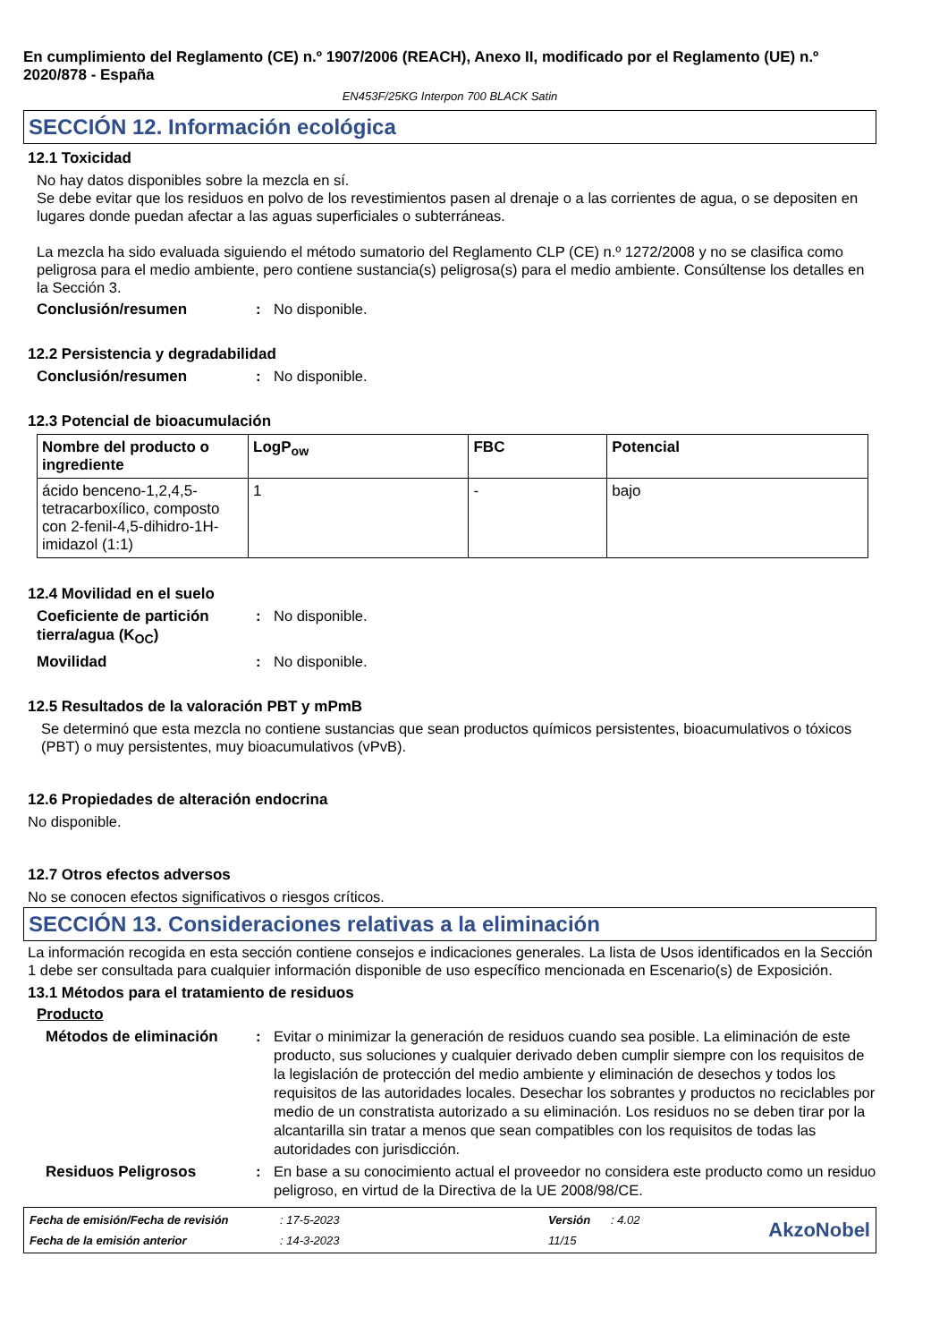En cumplimiento del Reglamento (CE) n.º 1907/2006 (REACH), Anexo II, modificado por el Reglamento (UE) n.º 2020/878 - España
EN453F/25KG Interpon 700 BLACK Satin
SECCIÓN 12. Información ecológica
12.1 Toxicidad
No hay datos disponibles sobre la mezcla en sí.
Se debe evitar que los residuos en polvo de los revestimientos pasen al drenaje o a las corrientes de agua, o se depositen en lugares donde puedan afectar a las aguas superficiales o subterráneas.
La mezcla ha sido evaluada siguiendo el método sumatorio del Reglamento CLP (CE) n.º 1272/2008 y no se clasifica como peligrosa para el medio ambiente, pero contiene sustancia(s) peligrosa(s) para el medio ambiente. Consúltense los detalles en la Sección 3.
Conclusión/resumen: No disponible.
12.2 Persistencia y degradabilidad
Conclusión/resumen: No disponible.
12.3 Potencial de bioacumulación
| Nombre del producto o ingrediente | LogP<sub>ow</sub> | FBC | Potencial |
| --- | --- | --- | --- |
| ácido benceno-1,2,4,5-tetracarboxílico, composto con 2-fenil-4,5-dihidro-1H-imidazol (1:1) | 1 | - | bajo |
12.4 Movilidad en el suelo
Coeficiente de partición tierra/agua (K<sub>OC</sub>): No disponible.
Movilidad: No disponible.
12.5 Resultados de la valoración PBT y mPmB
Se determinó que esta mezcla no contiene sustancias que sean productos químicos persistentes, bioacumulativos o tóxicos (PBT) o muy persistentes, muy bioacumulativos (vPvB).
12.6 Propiedades de alteración endocrina
No disponible.
12.7 Otros efectos adversos
No se conocen efectos significativos o riesgos críticos.
SECCIÓN 13. Consideraciones relativas a la eliminación
La información recogida en esta sección contiene consejos e indicaciones generales. La lista de Usos identificados en la Sección 1 debe ser consultada para cualquier información disponible de uso específico mencionada en Escenario(s) de Exposición.
13.1 Métodos para el tratamiento de residuos
Producto
Métodos de eliminación: Evitar o minimizar la generación de residuos cuando sea posible. La eliminación de este producto, sus soluciones y cualquier derivado deben cumplir siempre con los requisitos de la legislación de protección del medio ambiente y eliminación de desechos y todos los requisitos de las autoridades locales. Desechar los sobrantes y productos no reciclables por medio de un constratista autorizado a su eliminación. Los residuos no se deben tirar por la alcantarilla sin tratar a menos que sean compatibles con los requisitos de todas las autoridades con jurisdicción.
Residuos Peligrosos: En base a su conocimiento actual el proveedor no considera este producto como un residuo peligroso, en virtud de la Directiva de la UE 2008/98/CE.
Fecha de emisión/Fecha de revisión: 17-5-2023 Versión: 4.02 Fecha de la emisión anterior: 14-3-2023 11/15
AkzoNobel